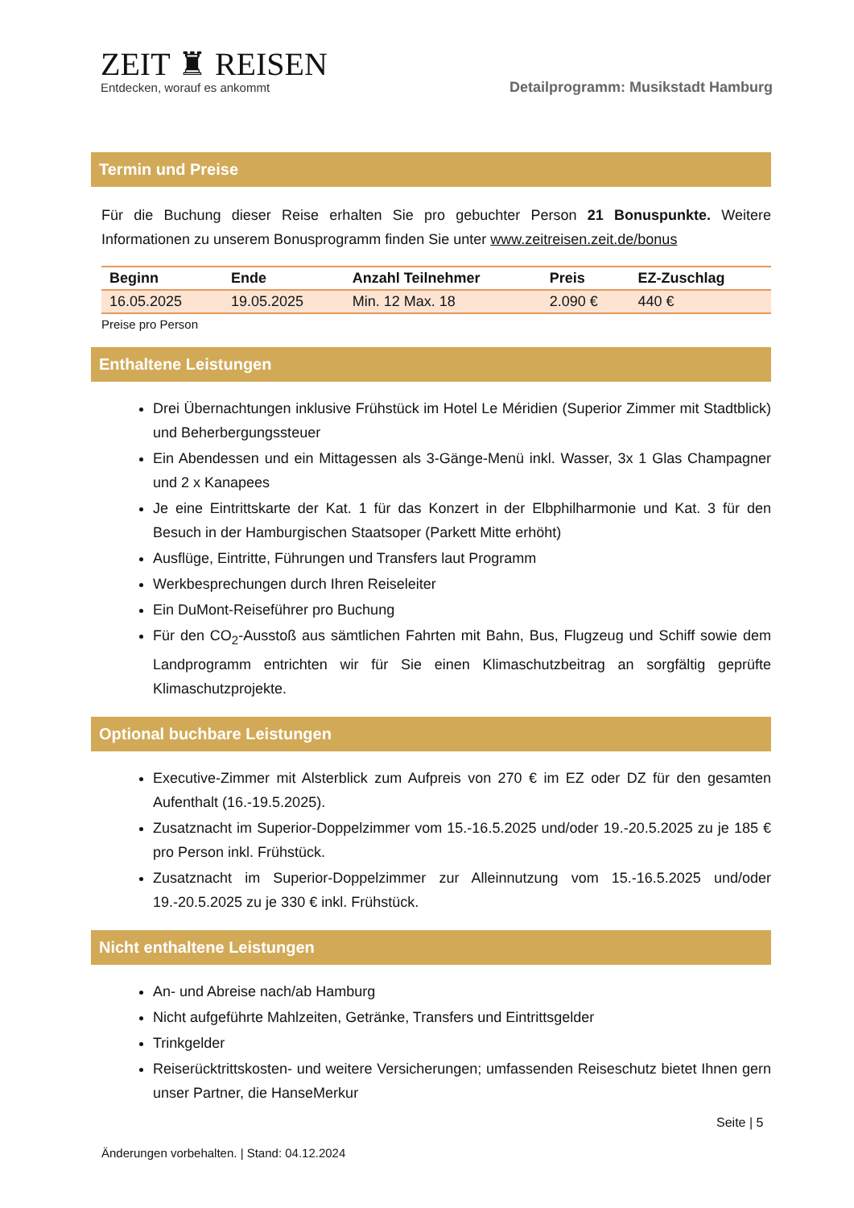ZEIT ♜ REISEN
Entdecken, worauf es ankommt
Detailprogramm: Musikstadt Hamburg
Termin und Preise
Für die Buchung dieser Reise erhalten Sie pro gebuchter Person 21 Bonuspunkte. Weitere Informationen zu unserem Bonusprogramm finden Sie unter www.zeitreisen.zeit.de/bonus
| Beginn | Ende | Anzahl Teilnehmer | Preis | EZ-Zuschlag |
| --- | --- | --- | --- | --- |
| 16.05.2025 | 19.05.2025 | Min. 12 Max. 18 | 2.090 € | 440 € |
Preise pro Person
Enthaltene Leistungen
Drei Übernachtungen inklusive Frühstück im Hotel Le Méridien (Superior Zimmer mit Stadtblick) und Beherbergungssteuer
Ein Abendessen und ein Mittagessen als 3-Gänge-Menü inkl. Wasser, 3x 1 Glas Champagner und 2 x Kanapees
Je eine Eintrittskarte der Kat. 1 für das Konzert in der Elbphilharmonie und Kat. 3 für den Besuch in der Hamburgischen Staatsoper (Parkett Mitte erhöht)
Ausflüge, Eintritte, Führungen und Transfers laut Programm
Werkbesprechungen durch Ihren Reiseleiter
Ein DuMont-Reiseführer pro Buchung
Für den CO<sub>2</sub>-Ausstoß aus sämtlichen Fahrten mit Bahn, Bus, Flugzeug und Schiff sowie dem Landprogramm entrichten wir für Sie einen Klimaschutzbeitrag an sorgfältig geprüfte Klimaschutzprojekte.
Optional buchbare Leistungen
Executive-Zimmer mit Alsterblick zum Aufpreis von 270 € im EZ oder DZ für den gesamten Aufenthalt (16.-19.5.2025).
Zusatznacht im Superior-Doppelzimmer vom 15.-16.5.2025 und/oder 19.-20.5.2025 zu je 185 € pro Person inkl. Frühstück.
Zusatznacht im Superior-Doppelzimmer zur Alleinnutzung vom 15.-16.5.2025 und/oder 19.-20.5.2025 zu je 330 € inkl. Frühstück.
Nicht enthaltene Leistungen
An- und Abreise nach/ab Hamburg
Nicht aufgeführte Mahlzeiten, Getränke, Transfers und Eintrittsgelder
Trinkgelder
Reiserücktrittskosten- und weitere Versicherungen; umfassenden Reiseschutz bietet Ihnen gern unser Partner, die HanseMerkur
Seite | 5
Änderungen vorbehalten. | Stand: 04.12.2024